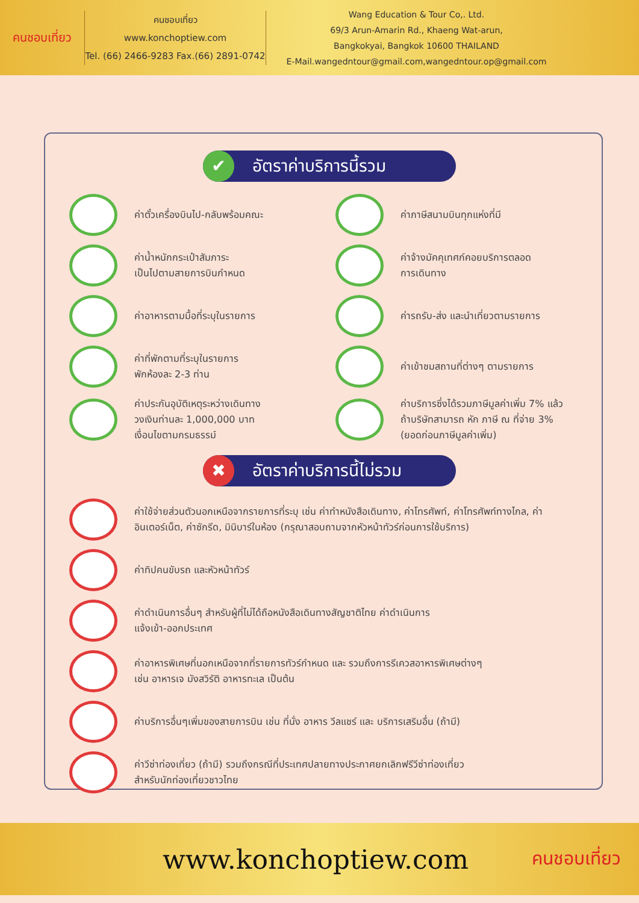คนชอบเที่ยว
คนชอบเที่ยว
www.konchoptiew.com
Tel. (66) 2466-9283 Fax.(66) 2891-0742
Wang Education & Tour Co,. Ltd.
69/3 Arun-Amarin Rd., Khaeng Wat-arun,
Bangkokyai, Bangkok 10600 THAILAND
E-Mail.wangedntour@gmail.com,wangedntour.op@gmail.com
✔ อัตราค่าบริการนี้รวม
ค่าตั๋วเครื่องบินไป-กลับพร้อมคณะ
ค่าภาษีสนามบินทุกแห่งที่มี
ค่าน้ำหนักกระเป๋าสัมภาระ
เป็นไปตามสายการบินกำหนด
ค่าจ้างมัคคุเทศก์คอยบริการตลอด
การเดินทาง
ค่าอาหารตามมื้อที่ระบุในรายการ
ค่ารถรับ-ส่ง และนำเที่ยวตามรายการ
ค่าที่พักตามที่ระบุในรายการ
พักห้องละ 2-3 ท่าน
ค่าเข้าชมสถานที่ต่างๆ ตามรายการ
ค่าประกันอุบัติเหตุระหว่างเดินทาง
วงเงินท่านละ 1,000,000 บาท
เงื่อนไขตามกรมธรรม์
ค่าบริการซึ่งได้รวมภาษีมูลค่าเพิ่ม 7% แล้ว
ถ้าบริษัทสามารถ หัก ภาษี ณ ที่จ่าย 3%
(ยอดก่อนภาษีมูลค่าเพิ่ม)
✖ อัตราค่าบริการนี้ไม่รวม
ค่าใช้จ่ายส่วนตัวนอกเหนือจากรายการที่ระบุ เช่น ค่าทำหนังสือเดินทาง, ค่าโทรศัพท์, ค่าโทรศัพท์ทางไกล, ค่าอินเตอร์เน็ต, ค่าซักรีด, มินิบาร์ในห้อง (กรุณาสอบถามจากหัวหน้าทัวร์ก่อนการใช้บริการ)
ค่าทิปคนขับรถ และหัวหน้าทัวร์
ค่าดำเนินการอื่นๆ สำหรับผู้ที่ไม่ได้ถือหนังสือเดินทางสัญชาติไทย ค่าดำเนินการ
แจ้งเข้า-ออกประเทศ
ค่าอาหารพิเศษที่นอกเหนือจากที่รายการทัวร์กำหนด และ รวมถึงการรีเควสอาหารพิเศษต่างๆ
เช่น อาหารเจ มังสวิรัติ อาหารทะเล เป็นต้น
ค่าบริการอื่นๆเพิ่มของสายการบิน เช่น ที่นั่ง อาหาร วีลแชร์ และ บริการเสริมอื่น (ถ้ามี)
ค่าวีซ่าท่องเที่ยว (ถ้ามี) รวมถึงกรณีที่ประเทศปลายทางประกาศยกเลิกฟรีวีซ่าท่องเที่ยว
สำหรับนักท่องเที่ยวชาวไทย
www.konchoptiew.com
คนชอบเที่ยว